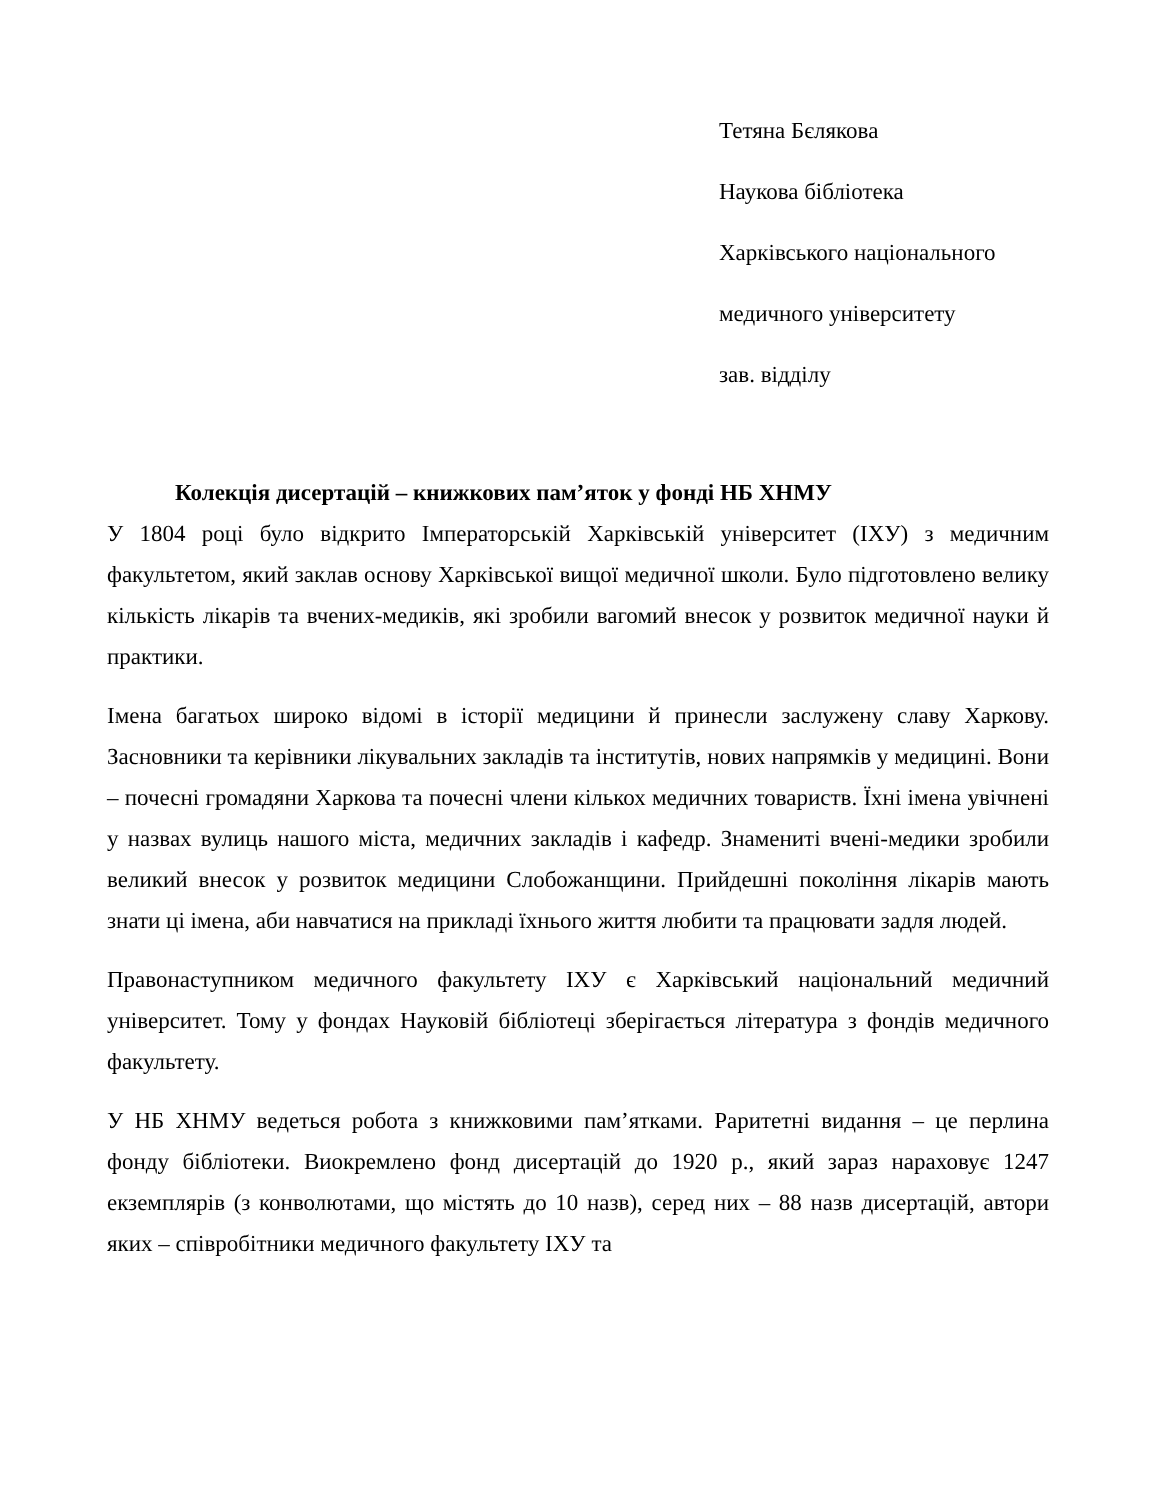Тетяна Бєлякова
Наукова бібліотека
Харківського національного
медичного університету
зав. відділу
Колекція дисертацій – книжкових пам’яток у фонді НБ ХНМУ
У 1804 році було відкрито Імператорській Харківській університет (ІХУ) з медичним факультетом, який заклав основу Харківської вищої медичної школи. Було підготовлено велику кількість лікарів та вчених-медиків, які зробили вагомий внесок у розвиток медичної науки й практики.
Імена багатьох широко відомі в історії медицини й принесли заслужену славу Харкову. Засновники та керівники лікувальних закладів та інститутів, нових напрямків у медицині. Вони – почесні громадяни Харкова та почесні члени кількох медичних товариств. Їхні імена увічнені у назвах вулиць нашого міста, медичних закладів і кафедр. Знамениті вчені-медики зробили великий внесок у розвиток медицини Слобожанщини. Прийдешні покоління лікарів мають знати ці імена, аби навчатися на прикладі їхнього життя любити та працювати задля людей.
Правонаступником медичного факультету ІХУ є Харківський національний медичний університет. Тому у фондах Науковій бібліотеці зберігається література з фондів медичного факультету.
У НБ ХНМУ ведеться робота з книжковими пам’ятками. Раритетні видання – це перлина фонду бібліотеки. Виокремлено фонд дисертацій до 1920 р., який зараз нараховує 1247 екземплярів (з конволютами, що містять до 10 назв), серед них – 88 назв дисертацій, автори яких – співробітники медичного факультету ІХУ та